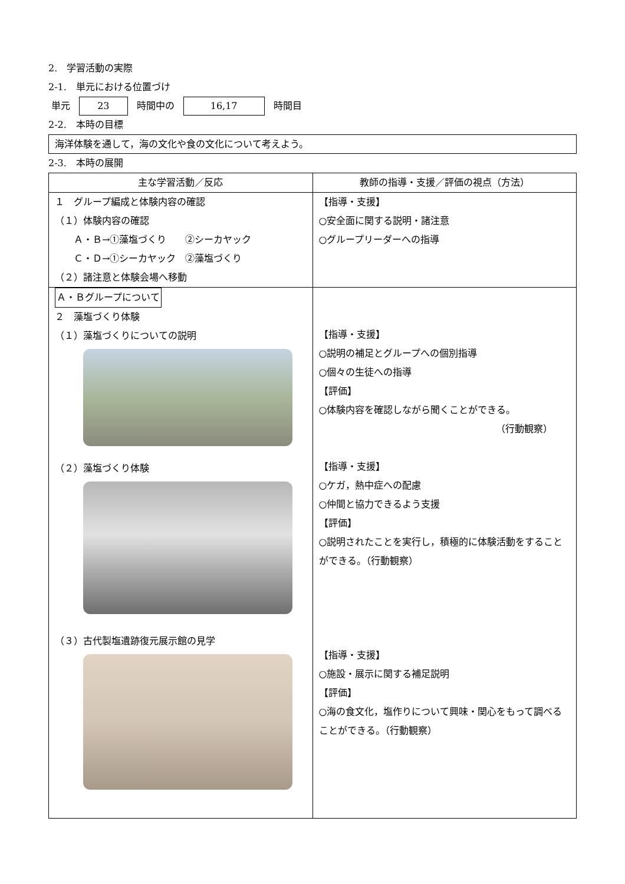2.　学習活動の実際
2-1.　単元における位置づけ
単元 23 時間中の 16,17 時間目
2-2.　本時の目標
海洋体験を通して，海の文化や食の文化について考えよう。
2-3.　本時の展開
| 主な学習活動／反応 | 教師の指導・支援／評価の視点（方法） |
| --- | --- |
| １ グループ編成と体験内容の確認 （１）体験内容の確認 Ａ・Ｂ→①藻塩づくり ②シーカヤック Ｃ・Ｄ→①シーカヤック ②藻塩づくり （２）諸注意と体験会場へ移動 | 【指導・支援】 ○安全面に関する説明・諸注意 ○グループリーダーへの指導 |
| Ａ・Ｂグループについて ２ 藻塩づくり体験 （１）藻塩づくりについての説明 （２）藻塩づくり体験 （３）古代製塩遺跡復元展示館の見学 | 【指導・支援】 ○説明の補足とグループへの個別指導 ○個々の生徒への指導 【評価】 ○体験内容を確認しながら聞くことができる。 （行動観察） 【指導・支援】 ○ケガ，熱中症への配慮 ○仲間と協力できるよう支援 【評価】 ○説明されたことを実行し，積極的に体験活動をすることができる。（行動観察） 【指導・支援】 ○施設・展示に関する補足説明 【評価】 ○海の食文化，塩作りについて興味・関心をもって調べることができる。（行動観察） |